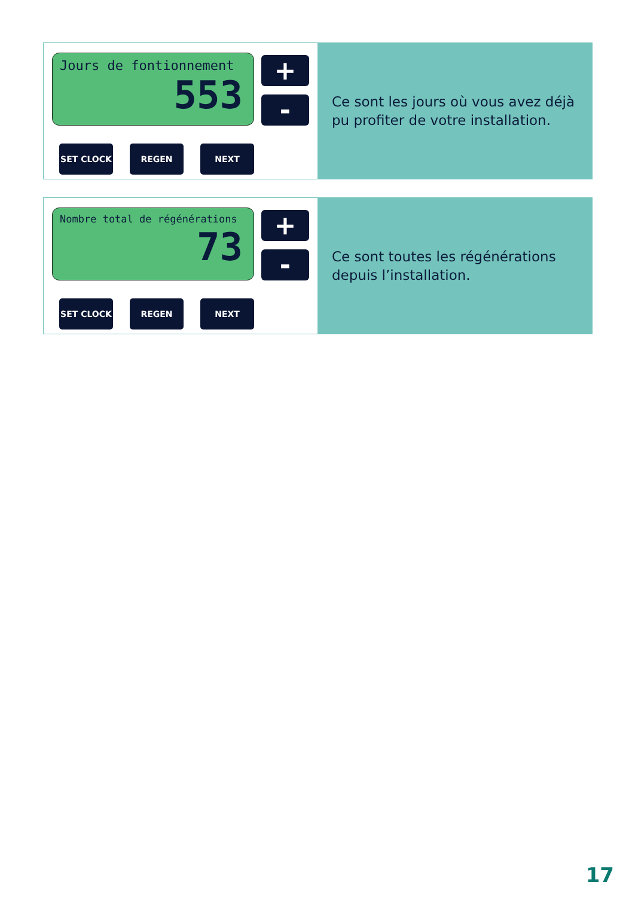Jours de fontionnement
553
+
-
SET CLOCK REGEN NEXT
Ce sont les jours où vous avez déjà
pu profiter de votre installation.
Nombre total de régénérations
73
+
-
SET CLOCK REGEN NEXT
Ce sont toutes les régénérations
depuis l’installation.
17